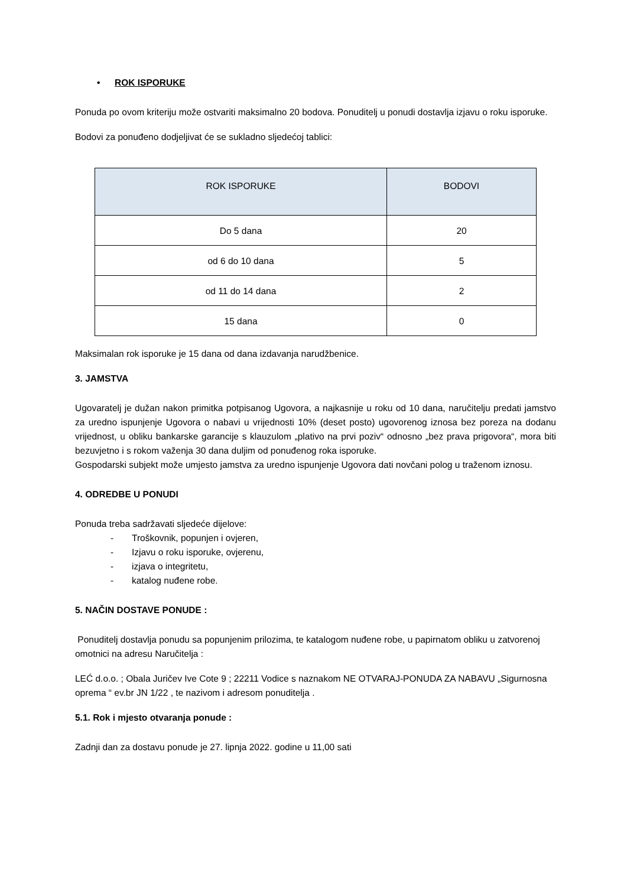• ROK ISPORUKE
Ponuda po ovom kriteriju može ostvariti maksimalno 20 bodova. Ponuditelj u ponudi dostavlja izjavu o roku isporuke.
Bodovi za ponuđeno dodjeljivat će se sukladno sljedećoj tablici:
| ROK ISPORUKE | BODOVI |
| --- | --- |
| Do 5 dana | 20 |
| od 6 do 10 dana | 5 |
| od 11 do 14 dana | 2 |
| 15 dana | 0 |
Maksimalan rok isporuke je 15 dana od dana izdavanja narudžbenice.
3. JAMSTVA
Ugovaratelj je dužan nakon primitka potpisanog Ugovora, a najkasnije u roku od 10 dana, naručitelju predati jamstvo za uredno ispunjenje Ugovora o nabavi u vrijednosti 10% (deset posto) ugovorenog iznosa bez poreza na dodanu vrijednost, u obliku bankarske garancije s klauzulom „plativo na prvi poziv“ odnosno „bez prava prigovora“, mora biti bezuvjetno i s rokom važenja 30 dana duljim od ponuđenog roka isporuke.
Gospodarski subjekt može umjesto jamstva za uredno ispunjenje Ugovora dati novčani polog u traženom iznosu.
4. ODREDBE U PONUDI
Ponuda treba sadržavati sljedeće dijelove:
- Troškovnik, popunjen i ovjeren,
- Izjavu o roku isporuke, ovjerenu,
- izjava o integritetu,
- katalog nuđene robe.
5. NAČIN DOSTAVE PONUDE :
Ponuditelj dostavlja ponudu sa popunjenim prilozima, te katalogom nuđene robe, u papirnatom obliku u zatvorenoj omotnici na adresu Naručitelja :
LEĆ d.o.o. ; Obala Juričev Ive Cote 9 ; 22211 Vodice s naznakom NE OTVARAJ-PONUDA ZA NABAVU „Sigurnosna oprema “ ev.br JN 1/22 , te nazivom i adresom ponuditelja .
5.1. Rok i mjesto otvaranja ponude :
Zadnji dan za dostavu ponude je 27. lipnja 2022. godine u 11,00 sati